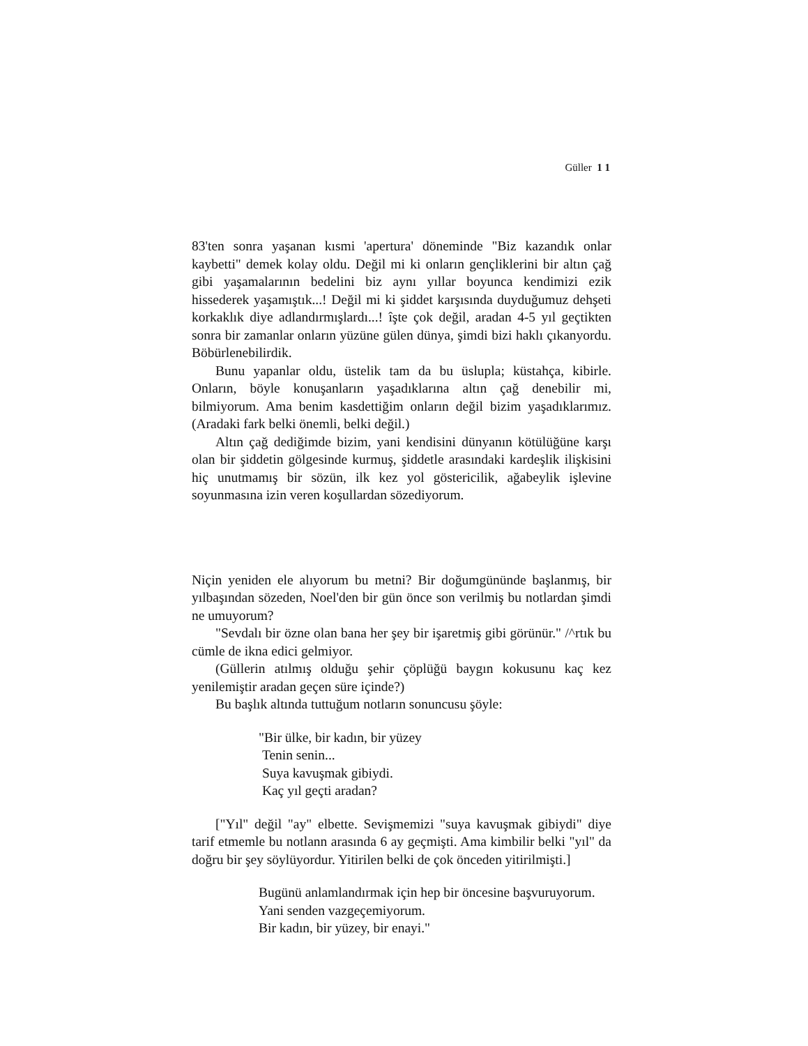Güller 1 1
83'ten sonra yaşanan kısmi 'apertura' döneminde "Biz kazandık onlar kaybetti" demek kolay oldu. Değil mi ki onların gençliklerini bir altın çağ gibi yaşamalarının bedelini biz aynı yıllar boyunca kendimizi ezik hissederek yaşamıştık...! Değil mi ki şiddet karşısında duyduğumuz dehşeti korkaklık diye adlandırmışlardı...! îşte çok değil, aradan 4-5 yıl geçtikten sonra bir zamanlar onların yüzüne gülen dünya, şimdi bizi haklı çıkanyordu. Böbürlenebilirdik.
Bunu yapanlar oldu, üstelik tam da bu üslupla; küstahça, kibirle. Onların, böyle konuşanların yaşadıklarına altın çağ denebilir mi, bilmiyorum. Ama benim kasdettiğim onların değil bizim yaşadıklarımız. (Aradaki fark belki önemli, belki değil.)
Altın çağ dediğimde bizim, yani kendisini dünyanın kötülüğüne karşı olan bir şiddetin gölgesinde kurmuş, şiddetle arasındaki kardeşlik ilişkisini hiç unutmamış bir sözün, ilk kez yol göstericilik, ağabeylik işlevine soyunmasına izin veren koşullardan sözediyorum.
Niçin yeniden ele alıyorum bu metni? Bir doğumgününde başlanmış, bir yılbaşından sözeden, Noel'den bir gün önce son verilmiş bu notlardan şimdi ne umuyorum?
"Sevdalı bir özne olan bana her şey bir işaretmiş gibi görünür." /^rtık bu cümle de ikna edici gelmiyor.
(Güllerin atılmış olduğu şehir çöplüğü baygın kokusunu kaç kez yenilemiştir aradan geçen süre içinde?)
Bu başlık altında tuttuğum notların sonuncusu şöyle:
"Bir ülke, bir kadın, bir yüzey
Tenin senin...
Suya kavuşmak gibiydi.
Kaç yıl geçti aradan?
["Yıl" değil "ay" elbette. Sevişmemizi "suya kavuşmak gibiydi" diye tarif etmemle bu notlann arasında 6 ay geçmişti. Ama kimbilir belki "yıl" da doğru bir şey söylüyordur. Yitirilen belki de çok önceden yitirilmişti.]
Bugünü anlamlandırmak için hep bir öncesine başvuruyorum.
Yani senden vazgeçemiyorum.
Bir kadın, bir yüzey, bir enayi."